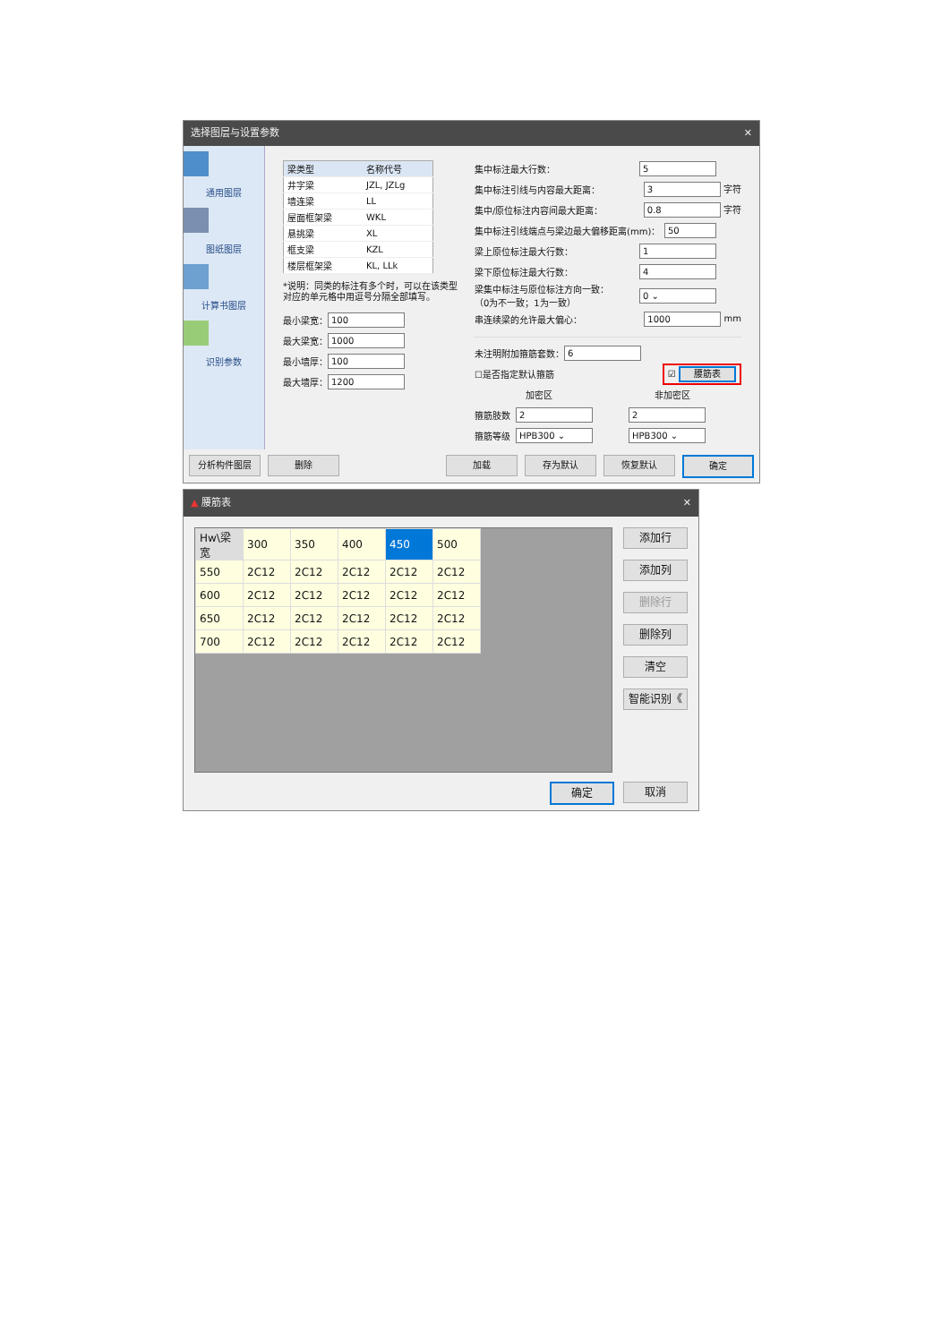选择图层与设置参数 ✕
通用图层
图纸图层
计算书图层
识别参数
| 梁类型 | 名称代号 |
| --- | --- |
| 井字梁 | JZL, JZLg |
| 墙连梁 | LL |
| 屋面框架梁 | WKL |
| 悬挑梁 | XL |
| 框支梁 | KZL |
| 楼层框架梁 | KL, LLk |
*说明：同类的标注有多个时，可以在该类型对应的单元格中用逗号分隔全部填写。
最小梁宽： 100
最大梁宽： 1000
最小墙厚： 100
最大墙厚： 1200
集中标注最大行数： 5
集中标注引线与内容最大距离： 3 字符
集中/原位标注内容间最大距离： 0.8 字符
集中标注引线端点与梁边最大偏移距离(mm)： 50
梁上原位标注最大行数： 1
梁下原位标注最大行数： 4
梁集中标注与原位标注方向一致：
（0为不一致；1为一致） 0 ⌄
串连续梁的允许最大偏心： 1000 mm
未注明附加箍筋套数： 6
☐是否指定默认箍筋 ☑ 腰筋表
加密区 非加密区
箍筋肢数 2 2
箍筋等级 HPB300 ⌄ HPB300 ⌄
分析构件图层 删除 加载 存为默认 恢复默认 确定
▲ 腰筋表 ✕
| Hw\梁宽 | 300 | 350 | 400 | 450 | 500 |
| 550 | 2C12 | 2C12 | 2C12 | 2C12 | 2C12 |
| 600 | 2C12 | 2C12 | 2C12 | 2C12 | 2C12 |
| 650 | 2C12 | 2C12 | 2C12 | 2C12 | 2C12 |
| 700 | 2C12 | 2C12 | 2C12 | 2C12 | 2C12 |
添加行
添加列
删除行
删除列
清空
智能识别《
确定 取消